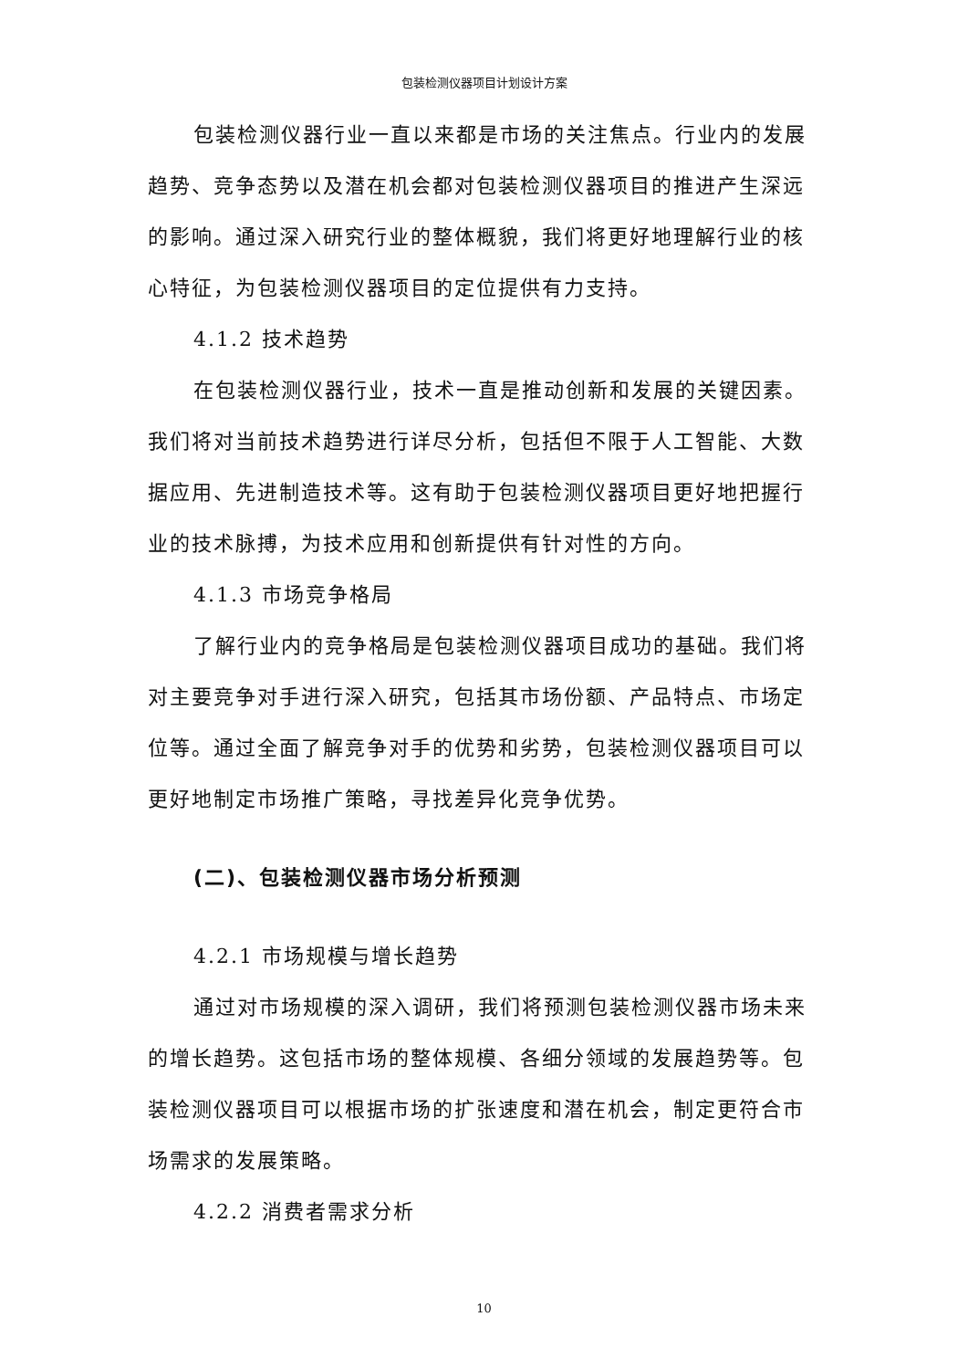包装检测仪器项目计划设计方案
包装检测仪器行业一直以来都是市场的关注焦点。行业内的发展趋势、竞争态势以及潜在机会都对包装检测仪器项目的推进产生深远的影响。通过深入研究行业的整体概貌，我们将更好地理解行业的核心特征，为包装检测仪器项目的定位提供有力支持。
4.1.2 技术趋势
在包装检测仪器行业，技术一直是推动创新和发展的关键因素。我们将对当前技术趋势进行详尽分析，包括但不限于人工智能、大数据应用、先进制造技术等。这有助于包装检测仪器项目更好地把握行业的技术脉搏，为技术应用和创新提供有针对性的方向。
4.1.3 市场竞争格局
了解行业内的竞争格局是包装检测仪器项目成功的基础。我们将对主要竞争对手进行深入研究，包括其市场份额、产品特点、市场定位等。通过全面了解竞争对手的优势和劣势，包装检测仪器项目可以更好地制定市场推广策略，寻找差异化竞争优势。
(二)、包装检测仪器市场分析预测
4.2.1 市场规模与增长趋势
通过对市场规模的深入调研，我们将预测包装检测仪器市场未来的增长趋势。这包括市场的整体规模、各细分领域的发展趋势等。包装检测仪器项目可以根据市场的扩张速度和潜在机会，制定更符合市场需求的发展策略。
4.2.2 消费者需求分析
10